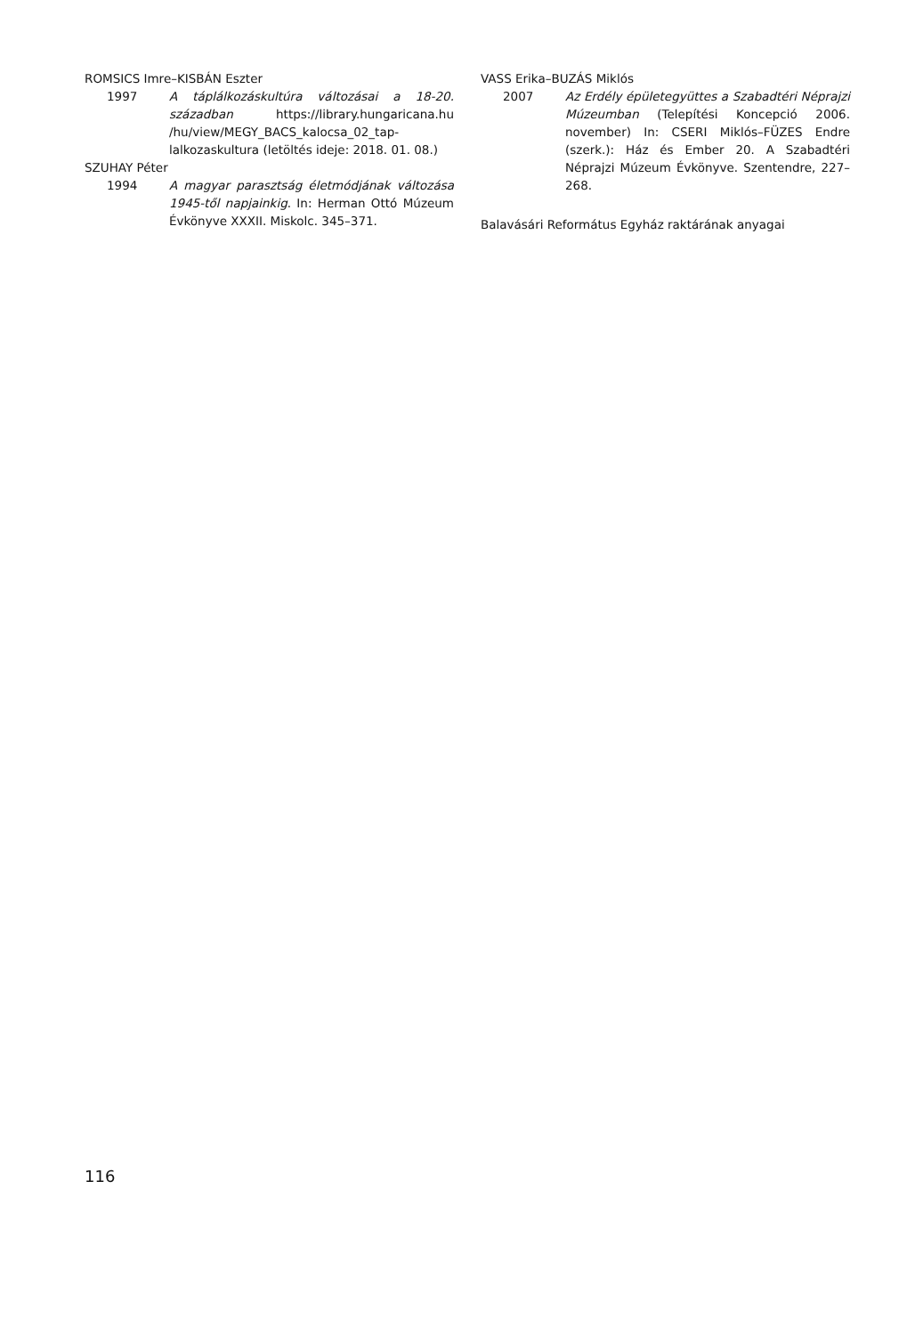ROMSICS Imre–KISBÁN Eszter
1997 A táplálkozáskultúra változásai a 18-20. században https://library.hungaricana.hu /hu/view/MEGY_BACS_kalocsa_02_tap­lalkozaskultura (letöltés ideje: 2018. 01. 08.)
SZUHAY Péter
1994 A magyar parasztság életmódjának változá­sa 1945-től napjainkig. In: Herman Ottó Múzeum Évkönyve XXXII. Miskolc. 345–371.
VASS Erika–BUZÁS Miklós
2007 Az Erdély épületegyüttes a Szabadtéri Néprajzi Múzeumban (Telepítési Koncep­ció 2006. november) In: CSERI Miklós–FÜZES Endre (szerk.): Ház és Ember 20. A Szabadtéri Néprajzi Múzeum Évkönyve. Szentendre, 227–268.
Balavásári Református Egyház raktárának anyagai
116